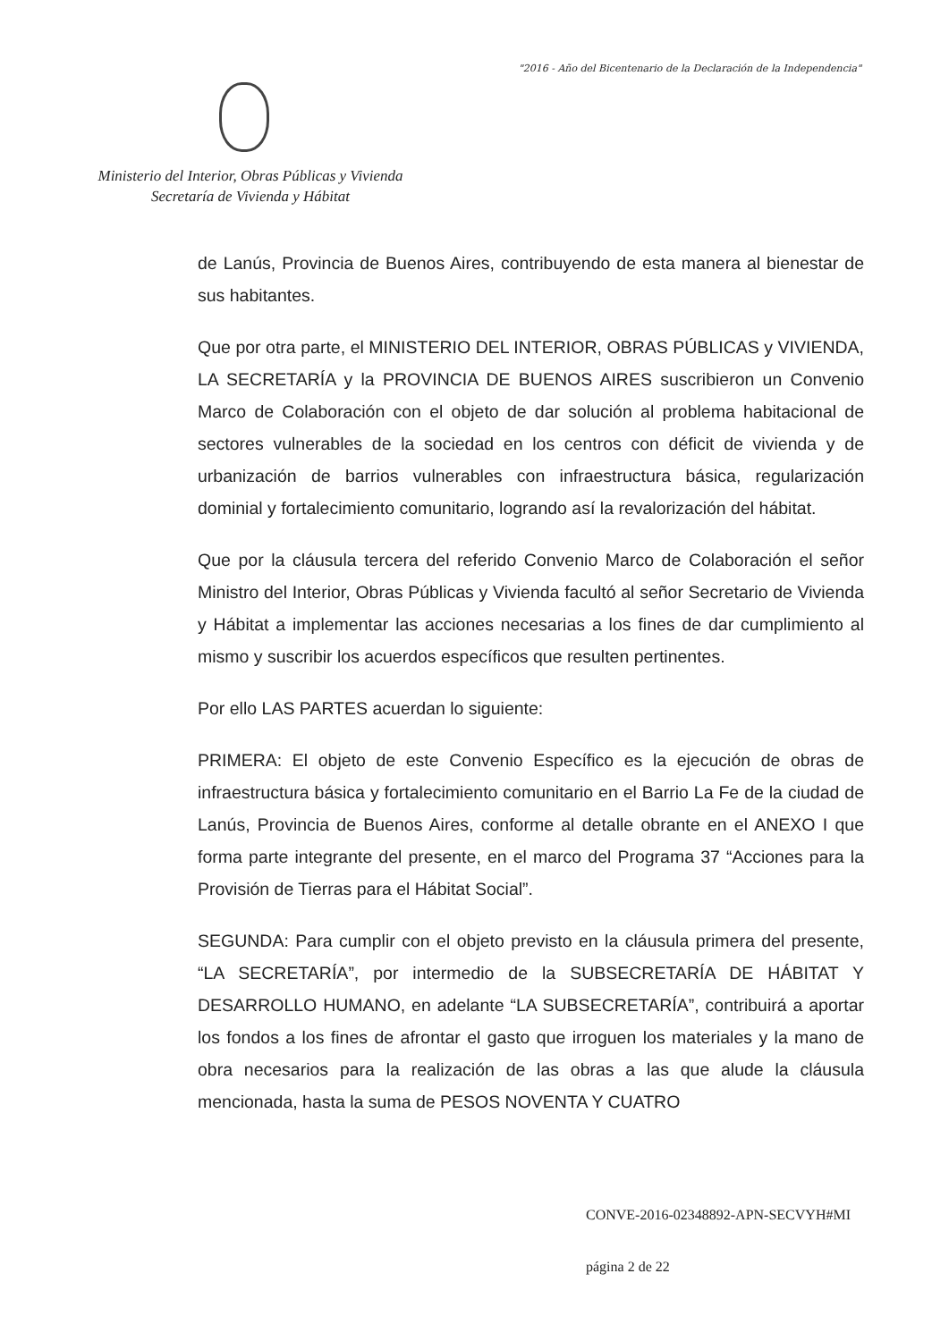"2016 - Año del Bicentenario de la Declaración de la Independencia"
Ministerio del Interior, Obras Públicas y Vivienda
Secretaría de Vivienda y Hábitat
de Lanús, Provincia de Buenos Aires, contribuyendo de esta manera al bienestar de sus habitantes.
Que por otra parte, el MINISTERIO DEL INTERIOR, OBRAS PÚBLICAS y VIVIENDA, LA SECRETARÍA y la PROVINCIA DE BUENOS AIRES suscribieron un Convenio Marco de Colaboración con el objeto de dar solución al problema habitacional de sectores vulnerables de la sociedad en los centros con déficit de vivienda y de urbanización de barrios vulnerables con infraestructura básica, regularización dominial y fortalecimiento comunitario, logrando así la revalorización del hábitat.
Que por la cláusula tercera del referido Convenio Marco de Colaboración el señor Ministro del Interior, Obras Públicas y Vivienda facultó al señor Secretario de Vivienda y Hábitat a implementar las acciones necesarias a los fines de dar cumplimiento al mismo y suscribir los acuerdos específicos que resulten pertinentes.
Por ello LAS PARTES acuerdan lo siguiente:
PRIMERA: El objeto de este Convenio Específico es la ejecución de obras de infraestructura básica y fortalecimiento comunitario en el Barrio La Fe de la ciudad de Lanús, Provincia de Buenos Aires, conforme al detalle obrante en el ANEXO I que forma parte integrante del presente, en el marco del Programa 37 “Acciones para la Provisión de Tierras para el Hábitat Social”.
SEGUNDA: Para cumplir con el objeto previsto en la cláusula primera del presente, “LA SECRETARÍA”, por intermedio de la SUBSECRETARÍA DE HÁBITAT Y DESARROLLO HUMANO, en adelante “LA SUBSECRETARÍA”, contribuirá a aportar los fondos a los fines de afrontar el gasto que irroguen los materiales y la mano de obra necesarios para la realización de las obras a las que alude la cláusula mencionada, hasta la suma de PESOS NOVENTA Y CUATRO
CONVE-2016-02348892-APN-SECVYH#MI
página 2 de 22